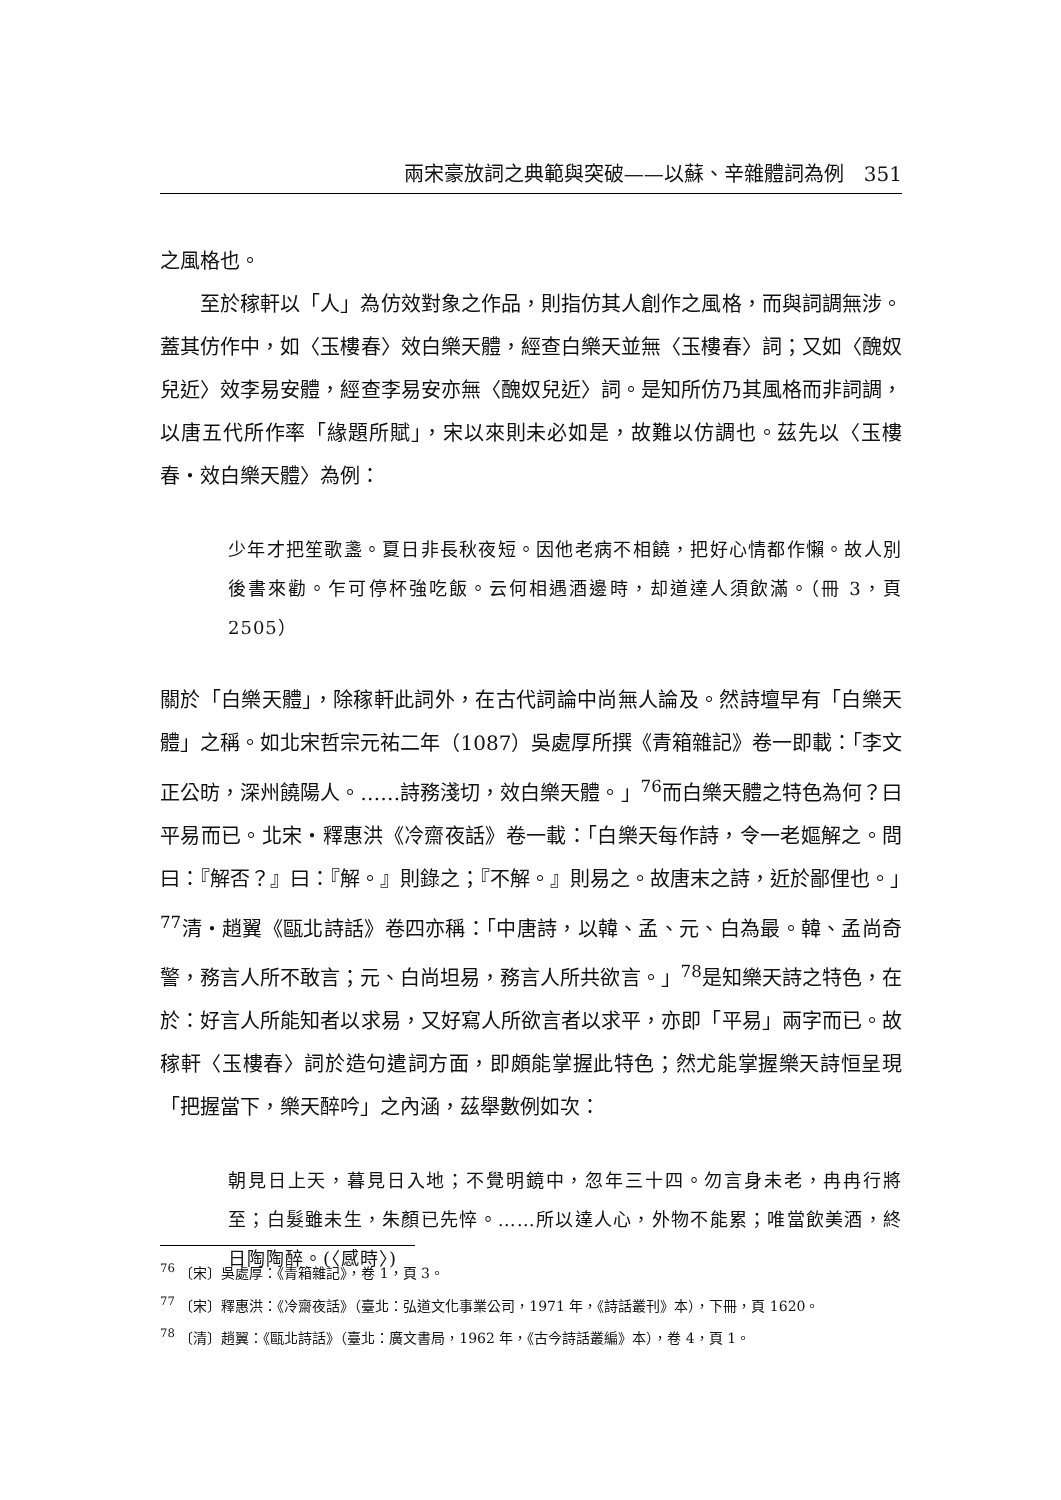兩宋豪放詞之典範與突破——以蘇、辛雜體詞為例　351
之風格也。
至於稼軒以「人」為仿效對象之作品，則指仿其人創作之風格，而與詞調無涉。蓋其仿作中，如〈玉樓春〉效白樂天體，經查白樂天並無〈玉樓春〉詞；又如〈醜奴兒近〉效李易安體，經查李易安亦無〈醜奴兒近〉詞。是知所仿乃其風格而非詞調，以唐五代所作率「緣題所賦」，宋以來則未必如是，故難以仿調也。茲先以〈玉樓春・效白樂天體〉為例：
少年才把笙歌盞。夏日非長秋夜短。因他老病不相饒，把好心情都作懶。故人別後書來勸。乍可停杯強吃飯。云何相遇酒邊時，却道達人須飲滿。（冊 3，頁 2505）
關於「白樂天體」，除稼軒此詞外，在古代詞論中尚無人論及。然詩壇早有「白樂天體」之稱。如北宋哲宗元祐二年（1087）吳處厚所撰《青箱雜記》卷一即載：「李文正公昉，深州饒陽人。……詩務淺切，效白樂天體。」<sup>76</sup>而白樂天體之特色為何？曰平易而已。北宋・釋惠洪《冷齋夜話》卷一載：「白樂天每作詩，令一老嫗解之。問曰：『解否？』曰：『解。』則錄之；『不解。』則易之。故唐末之詩，近於鄙俚也。」<sup>77</sup>清・趙翼《甌北詩話》卷四亦稱：「中唐詩，以韓、孟、元、白為最。韓、孟尚奇警，務言人所不敢言；元、白尚坦易，務言人所共欲言。」<sup>78</sup>是知樂天詩之特色，在於：好言人所能知者以求易，又好寫人所欲言者以求平，亦即「平易」兩字而已。故稼軒〈玉樓春〉詞於造句遣詞方面，即頗能掌握此特色；然尤能掌握樂天詩恒呈現「把握當下，樂天醉吟」之內涵，茲舉數例如次：
朝見日上天，暮見日入地；不覺明鏡中，忽年三十四。勿言身未老，冉冉行將至；白髮雖未生，朱顏已先悴。……所以達人心，外物不能累；唯當飲美酒，終日陶陶醉。(〈感時〉)
<sup>76</sup> 〔宋〕吳處厚：《青箱雜記》，卷 1，頁 3。
<sup>77</sup> 〔宋〕釋惠洪：《冷齋夜話》（臺北：弘道文化事業公司，1971 年，《詩話叢刊》本），下冊，頁 1620。
<sup>78</sup> 〔清〕趙翼：《甌北詩話》（臺北：廣文書局，1962 年，《古今詩話叢編》本），卷 4，頁 1。